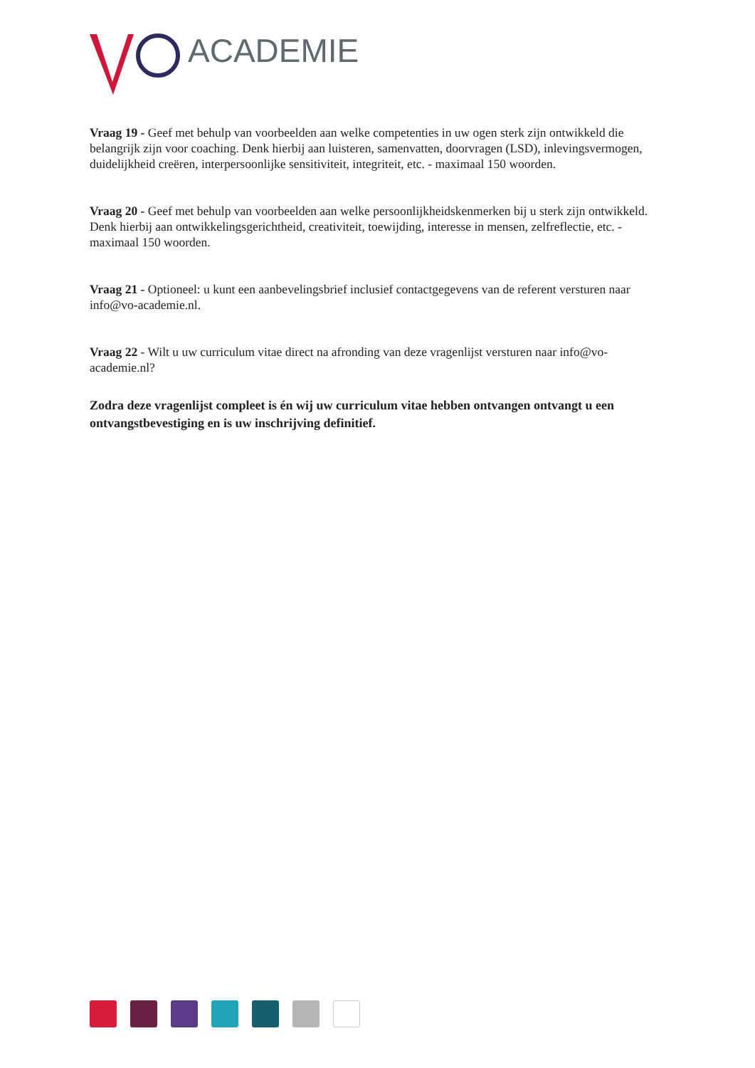ACADEMIE
Vraag 19 - Geef met behulp van voorbeelden aan welke competenties in uw ogen sterk zijn ontwikkeld die belangrijk zijn voor coaching. Denk hierbij aan luisteren, samenvatten, doorvragen (LSD), inlevingsvermogen, duidelijkheid creëren, interpersoonlijke sensitiviteit, integriteit, etc. - maximaal 150 woorden.
Vraag 20 - Geef met behulp van voorbeelden aan welke persoonlijkheidskenmerken bij u sterk zijn ontwikkeld. Denk hierbij aan ontwikkelingsgerichtheid, creativiteit, toewijding, interesse in mensen, zelfreflectie, etc. - maximaal 150 woorden.
Vraag 21 - Optioneel: u kunt een aanbevelingsbrief inclusief contactgegevens van de referent versturen naar info@vo-academie.nl.
Vraag 22 - Wilt u uw curriculum vitae direct na afronding van deze vragenlijst versturen naar info@vo-academie.nl?
Zodra deze vragenlijst compleet is én wij uw curriculum vitae hebben ontvangen ontvangt u een ontvangstbevestiging en is uw inschrijving definitief.